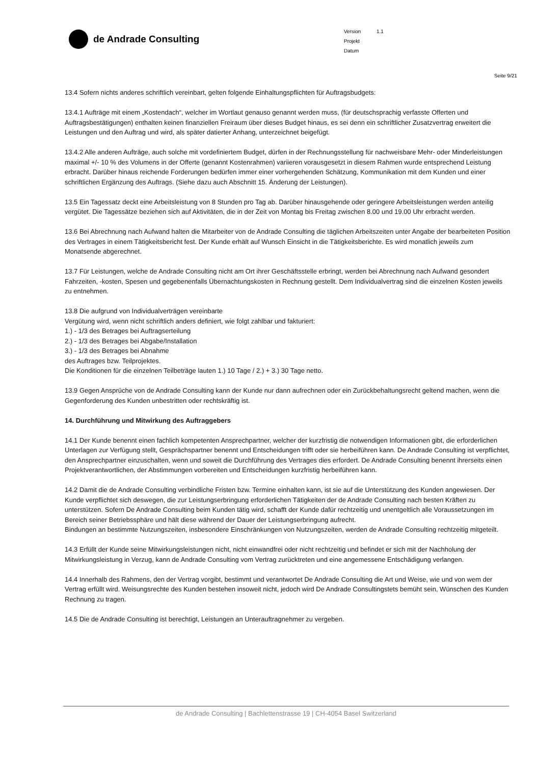de Andrade Consulting
Version 1.1
Projekt
Datum
Seite 9/21
13.4 Sofern nichts anderes schriftlich vereinbart, gelten folgende Einhaltungspflichten für Auftragsbudgets:
13.4.1 Aufträge mit einem „Kostendach“, welcher im Wortlaut genauso genannt werden muss, (für deutschsprachig verfasste Offerten und Auftragsbestätigungen) enthalten keinen finanziellen Freiraum über dieses Budget hinaus, es sei denn ein schriftlicher Zusatzvertrag erweitert die Leistungen und den Auftrag und wird, als später datierter Anhang, unterzeichnet beigefügt.
13.4.2 Alle anderen Aufträge, auch solche mit vordefiniertem Budget, dürfen in der Rechnungsstellung für nachweisbare Mehr- oder Minderleistungen maximal +/- 10 % des Volumens in der Offerte (genannt Kostenrahmen) variieren vorausgesetzt in diesem Rahmen wurde entsprechend Leistung erbracht. Darüber hinaus reichende Forderungen bedürfen immer einer vorhergehenden Schätzung, Kommunikation mit dem Kunden und einer schriftlichen Ergänzung des Auftrags. (Siehe dazu auch Abschnitt 15. Änderung der Leistungen).
13.5 Ein Tagessatz deckt eine Arbeitsleistung von 8 Stunden pro Tag ab. Darüber hinausgehende oder geringere Arbeitsleistungen werden anteilig vergütet. Die Tagessätze beziehen sich auf Aktivitäten, die in der Zeit von Montag bis Freitag zwischen 8.00 und 19.00 Uhr erbracht werden.
13.6 Bei Abrechnung nach Aufwand halten die Mitarbeiter von de Andrade Consulting die täglichen Arbeitszeiten unter Angabe der bearbeiteten Position des Vertrages in einem Tätigkeitsbericht fest. Der Kunde erhält auf Wunsch Einsicht in die Tätigkeitsberichte. Es wird monatlich jeweils zum Monatsende abgerechnet.
13.7 Für Leistungen, welche de Andrade Consulting nicht am Ort ihrer Geschäftsstelle erbringt, werden bei Abrechnung nach Aufwand gesondert Fahrzeiten, -kosten, Spesen und gegebenenfalls Übernachtungskosten in Rechnung gestellt. Dem Individualvertrag sind die einzelnen Kosten jeweils zu entnehmen.
13.8 Die aufgrund von Individualverträgen vereinbarte
Vergütung wird, wenn nicht schriftlich anders definiert, wie folgt zahlbar und fakturiert:
1.) - 1/3 des Betrages bei Auftragserteilung
2.) - 1/3 des Betrages bei Abgabe/Installation
3.) - 1/3 des Betrages bei Abnahme
des Auftrages bzw. Teilprojektes.
Die Konditionen für die einzelnen Teilbeträge lauten 1.) 10 Tage / 2.) + 3.) 30 Tage netto.
13.9 Gegen Ansprüche von de Andrade Consulting kann der Kunde nur dann aufrechnen oder ein Zurückbehaltungsrecht geltend machen, wenn die Gegenforderung des Kunden unbestritten oder rechtskräftig ist.
14. Durchführung und Mitwirkung des Auftraggebers
14.1 Der Kunde benennt einen fachlich kompetenten Ansprechpartner, welcher der kurzfristig die notwendigen Informationen gibt, die erforderlichen Unterlagen zur Verfügung stellt, Gesprächspartner benennt und Entscheidungen trifft oder sie herbeiführen kann. De Andrade Consulting ist verpflichtet, den Ansprechpartner einzuschalten, wenn und soweit die Durchführung des Vertrages dies erfordert. De Andrade Consulting benennt ihrerseits einen Projektverantwortlichen, der Abstimmungen vorbereiten und Entscheidungen kurzfristig herbeiführen kann.
14.2 Damit die de Andrade Consulting verbindliche Fristen bzw. Termine einhalten kann, ist sie auf die Unterstützung des Kunden angewiesen. Der Kunde verpflichtet sich deswegen, die zur Leistungserbringung erforderlichen Tätigkeiten der de Andrade Consulting nach besten Kräften zu unterstützen. Sofern De Andrade Consulting beim Kunden tätig wird, schafft der Kunde dafür rechtzeitig und unentgeltlich alle Voraussetzungen im Bereich seiner Betriebssphäre und hält diese während der Dauer der Leistungserbringung aufrecht.
Bindungen an bestimmte Nutzungszeiten, insbesondere Einschränkungen von Nutzungszeiten, werden de Andrade Consulting rechtzeitig mitgeteilt.
14.3 Erfüllt der Kunde seine Mitwirkungsleistungen nicht, nicht einwandfrei oder nicht rechtzeitig und befindet er sich mit der Nachholung der Mitwirkungsleistung in Verzug, kann de Andrade Consulting vom Vertrag zurücktreten und eine angemessene Entschädigung verlangen.
14.4 Innerhalb des Rahmens, den der Vertrag vorgibt, bestimmt und verantwortet De Andrade Consulting die Art und Weise, wie und von wem der Vertrag erfüllt wird. Weisungsrechte des Kunden bestehen insoweit nicht, jedoch wird De Andrade Consultingstets bemüht sein, Wünschen des Kunden Rechnung zu tragen.
14.5 Die de Andrade Consulting ist berechtigt, Leistungen an Unterauftragnehmer zu vergeben.
de Andrade Consulting | Bachlettenstrasse 19 | CH-4054 Basel Switzerland